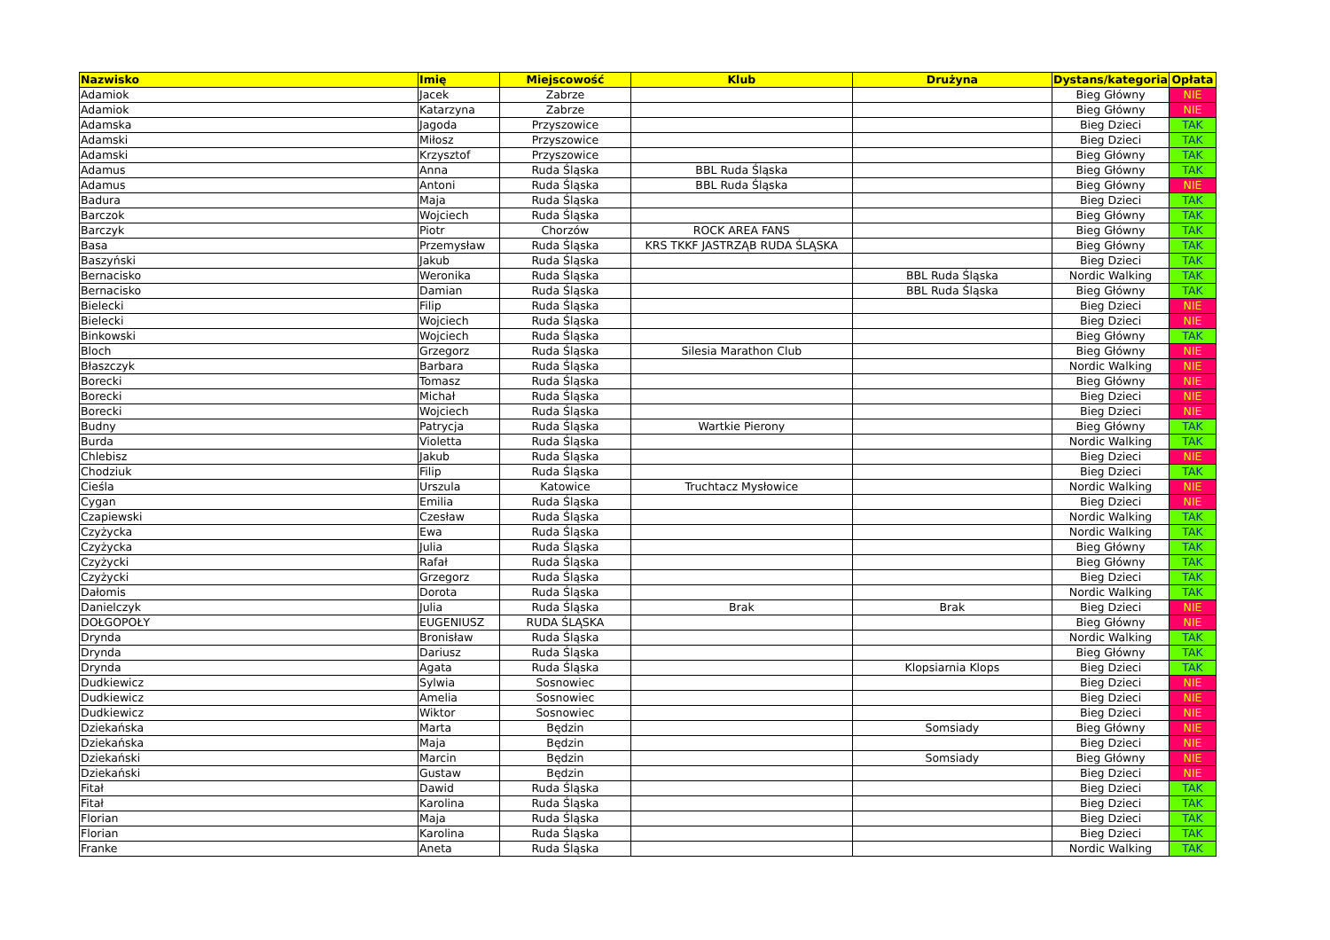| Nazwisko | Imię | Miejscowość | Klub | Drużyna | Dystans/kategoria | Opłata |
| --- | --- | --- | --- | --- | --- | --- |
| Adamiok | Jacek | Zabrze | | | Bieg Główny | NIE |
| Adamiok | Katarzyna | Zabrze | | | Bieg Główny | NIE |
| Adamska | Jagoda | Przyszowice | | | Bieg Dzieci | TAK |
| Adamski | Miłosz | Przyszowice | | | Bieg Dzieci | TAK |
| Adamski | Krzysztof | Przyszowice | | | Bieg Główny | TAK |
| Adamus | Anna | Ruda Śląska | BBL Ruda Śląska | | Bieg Główny | TAK |
| Adamus | Antoni | Ruda Śląska | BBL Ruda Śląska | | Bieg Główny | NIE |
| Badura | Maja | Ruda Śląska | | | Bieg Dzieci | TAK |
| Barczok | Wojciech | Ruda Śląska | | | Bieg Główny | TAK |
| Barczyk | Piotr | Chorzów | ROCK AREA FANS | | Bieg Główny | TAK |
| Basa | Przemysław | Ruda Śląska | KRS TKKF JASTRZĄB RUDA ŚLĄSKA | | Bieg Główny | TAK |
| Baszyński | Jakub | Ruda Śląska | | | Bieg Dzieci | TAK |
| Bernacisko | Weronika | Ruda Śląska | | BBL Ruda Śląska | Nordic Walking | TAK |
| Bernacisko | Damian | Ruda Śląska | | BBL Ruda Śląska | Bieg Główny | TAK |
| Bielecki | Filip | Ruda Śląska | | | Bieg Dzieci | NIE |
| Bielecki | Wojciech | Ruda Śląska | | | Bieg Dzieci | NIE |
| Binkowski | Wojciech | Ruda Śląska | | | Bieg Główny | TAK |
| Bloch | Grzegorz | Ruda Śląska | Silesia Marathon Club | | Bieg Główny | NIE |
| Błaszczyk | Barbara | Ruda Śląska | | | Nordic Walking | NIE |
| Borecki | Tomasz | Ruda Śląska | | | Bieg Główny | NIE |
| Borecki | Michał | Ruda Śląska | | | Bieg Dzieci | NIE |
| Borecki | Wojciech | Ruda Śląska | | | Bieg Dzieci | NIE |
| Budny | Patrycja | Ruda Śląska | Wartkie Pierony | | Bieg Główny | TAK |
| Burda | Violetta | Ruda Śląska | | | Nordic Walking | TAK |
| Chlebisz | Jakub | Ruda Śląska | | | Bieg Dzieci | NIE |
| Chodziuk | Filip | Ruda Śląska | | | Bieg Dzieci | TAK |
| Cieśla | Urszula | Katowice | Truchtacz Mysłowice | | Nordic Walking | NIE |
| Cygan | Emilia | Ruda Śląska | | | Bieg Dzieci | NIE |
| Czapiewski | Czesław | Ruda Śląska | | | Nordic Walking | TAK |
| Czyżycka | Ewa | Ruda Śląska | | | Nordic Walking | TAK |
| Czyżycka | Julia | Ruda Śląska | | | Bieg Główny | TAK |
| Czyżycki | Rafał | Ruda Śląska | | | Bieg Główny | TAK |
| Czyżycki | Grzegorz | Ruda Śląska | | | Bieg Dzieci | TAK |
| Dałomis | Dorota | Ruda Śląska | | | Nordic Walking | TAK |
| Danielczyk | Julia | Ruda Śląska | Brak | Brak | Bieg Dzieci | NIE |
| DOŁGOPOŁY | EUGENIUSZ | RUDA ŚLĄSKA | | | Bieg Główny | NIE |
| Drynda | Bronisław | Ruda Śląska | | | Nordic Walking | TAK |
| Drynda | Dariusz | Ruda Śląska | | | Bieg Główny | TAK |
| Drynda | Agata | Ruda Śląska | | Klopsiarnia Klops | Bieg Dzieci | TAK |
| Dudkiewicz | Sylwia | Sosnowiec | | | Bieg Dzieci | NIE |
| Dudkiewicz | Amelia | Sosnowiec | | | Bieg Dzieci | NIE |
| Dudkiewicz | Wiktor | Sosnowiec | | | Bieg Dzieci | NIE |
| Dziekańska | Marta | Będzin | | Somsiady | Bieg Główny | NIE |
| Dziekańska | Maja | Będzin | | | Bieg Dzieci | NIE |
| Dziekański | Marcin | Będzin | | Somsiady | Bieg Główny | NIE |
| Dziekański | Gustaw | Będzin | | | Bieg Dzieci | NIE |
| Fitał | Dawid | Ruda Śląska | | | Bieg Dzieci | TAK |
| Fitał | Karolina | Ruda Śląska | | | Bieg Dzieci | TAK |
| Florian | Maja | Ruda Śląska | | | Bieg Dzieci | TAK |
| Florian | Karolina | Ruda Śląska | | | Bieg Dzieci | TAK |
| Franke | Aneta | Ruda Śląska | | | Nordic Walking | TAK |